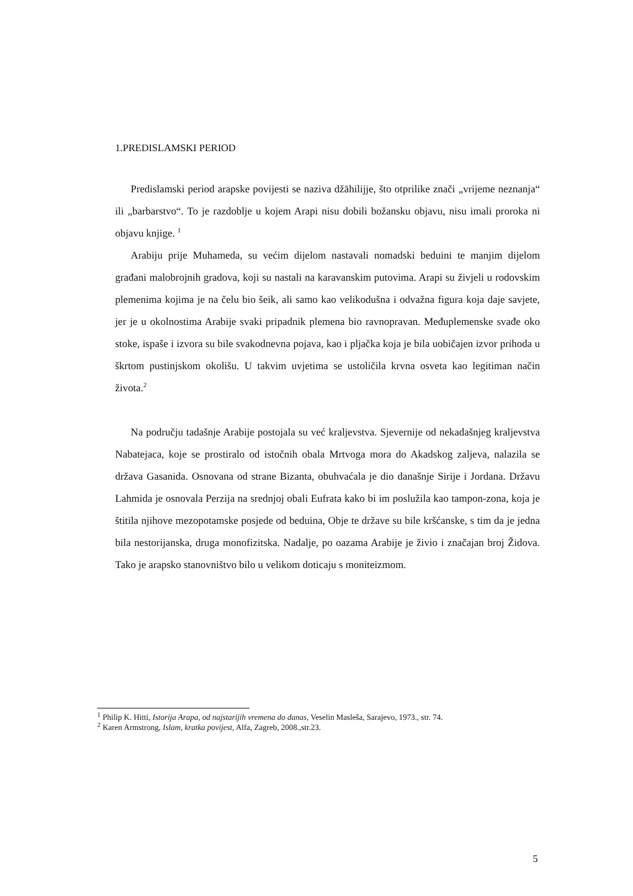1.PREDISLAMSKI PERIOD
Predislamski period arapske povijesti se naziva džāhilijje, što otprilike znači „vrijeme neznanja“ ili „barbarstvo“. To je razdoblje u kojem Arapi nisu dobili božansku objavu, nisu imali proroka ni objavu knjige. <sup>1</sup>
Arabiju prije Muhameda, su većim dijelom nastavali nomadski beduini te manjim dijelom građani malobrojnih gradova, koji su nastali na karavanskim putovima. Arapi su živjeli u rodovskim plemenima kojima je na čelu bio šeik, ali samo kao velikodušna i odvažna figura koja daje savjete, jer je u okolnostima Arabije svaki pripadnik plemena bio ravnopravan. Međuplemenske svađe oko stoke, ispaše i izvora su bile svakodnevna pojava, kao i pljačka koja je bila uobičajen izvor prihoda u škrtom pustinjskom okolišu. U takvim uvjetima se ustoličila krvna osveta kao legitiman način života.<sup>2</sup>
Na području tadašnje Arabije postojala su već kraljevstva. Sjevernije od nekadašnjeg kraljevstva Nabatejaca, koje se prostiralo od istočnih obala Mrtvoga mora do Akadskog zaljeva, nalazila se država Gasanida. Osnovana od strane Bizanta, obuhvaćala je dio današnje Sirije i Jordana. Državu Lahmida je osnovala Perzija na srednjoj obali Eufrata kako bi im poslužila kao tampon-zona, koja je štitila njihove mezopotamske posjede od beduina, Obje te države su bile kršćanske, s tim da je jedna bila nestorijanska, druga monofizitska. Nadalje, po oazama Arabije je živio i značajan broj Židova. Tako je arapsko stanovništvo bilo u velikom doticaju s moniteizmom.
<sup>1</sup> Philip K. Hitti, Istorija Arapa, od najstarijih vremena do danas, Veselin Masleša, Sarajevo, 1973., str. 74.
<sup>2</sup> Karen Armstrong, Islam, kratka povijest, Alfa, Zagreb, 2008.,str.23.
5